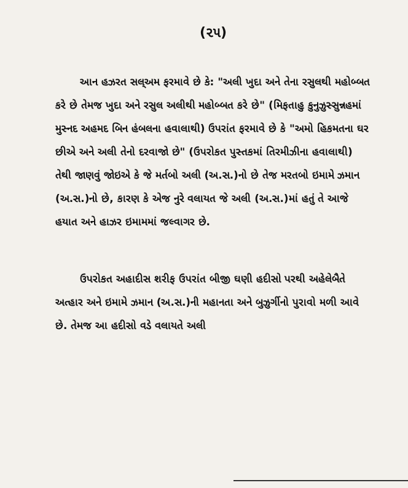(૨૫)
આન હઝરત સલ્અમ ફરમાવે છે કે: "અલી ખુદા અને તેના રસુલથી મહોબ્બત કરે છે તેમજ ખુદા અને રસુલ અલીથી મહોબ્બત કરે છે" (મિફતાહુ કુનુઝુસ્સુન્નહમાં મુસ્નદ અહમદ બિન હંબલના હવાલાથી) ઉપરાંત ફરમાવે છે કે "અમો હિકમતના ઘર છીએ અને અલી તેનો દરવાજો છે" (ઉપરોકત પુસ્તકમાં તિરમીઝીના હવાલાથી) તેથી જાણવું જોઇએ કે જે મર્તબો અલી (અ.સ.)નો છે તેજ મરતબો ઇમામે ઝમાન (અ.સ.)નો છે, કારણ કે એજ નુરે વલાયત જે અલી (અ.સ.)માં હતું તે આજે હયાત અને હાઝર ઇમામમાં જલ્વાગર છે.
ઉપરોકત અહાદીસ શરીફ ઉપરાંત બીજી ઘણી હદીસો પરથી અહેલેબૈતે અત્હાર અને ઇમામે ઝમાન (અ.સ.)ની મહાનતા અને બુઝુર્ગીનો પુરાવો મળી આવે છે. તેમજ આ હદીસો વડે વલાયતે અલી